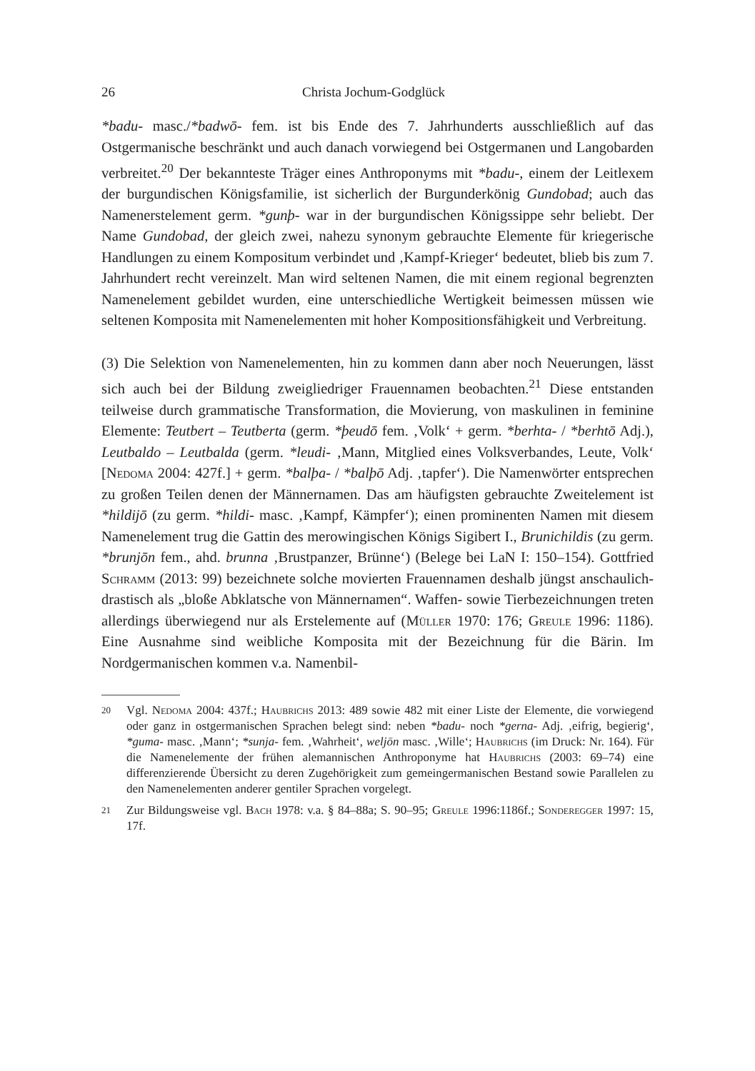26 Christa Jochum-Godglück
*badu- masc./*badwō- fem. ist bis Ende des 7. Jahrhunderts ausschließlich auf das Ostgermanische beschränkt und auch danach vorwiegend bei Ostgermanen und Langobarden verbreitet.<sup>20</sup> Der bekannteste Träger eines Anthroponyms mit *badu-, einem der Leitlexem der burgundischen Königsfamilie, ist sicherlich der Burgunderkönig Gundobad; auch das Namenerstelement germ. *gunþ- war in der burgundischen Königssippe sehr beliebt. Der Name Gundobad, der gleich zwei, nahezu synonym gebrauchte Elemente für kriegerische Handlungen zu einem Kompositum verbindet und ‚Kampf-Krieger‘ bedeutet, blieb bis zum 7. Jahrhundert recht vereinzelt. Man wird seltenen Namen, die mit einem regional begrenzten Namenelement gebildet wurden, eine unterschiedliche Wertigkeit beimessen müssen wie seltenen Komposita mit Namenelementen mit hoher Kompositionsfähigkeit und Verbreitung.
(3) Die Selektion von Namenelementen, hin zu kommen dann aber noch Neuerungen, lässt sich auch bei der Bildung zweigliedriger Frauennamen beobachten.<sup>21</sup> Diese entstanden teilweise durch grammatische Transformation, die Movierung, von maskulinen in feminine Elemente: Teutbert – Teutberta (germ. *þeudō fem. ‚Volk‘ + germ. *berhta- / *berhtō Adj.), Leutbaldo – Leutbalda (germ. *leudi- ‚Mann, Mitglied eines Volksverbandes, Leute, Volk‘ [Nedoma 2004: 427f.] + germ. *balþa- / *balþō Adj. ‚tapfer‘). Die Namenwörter entsprechen zu großen Teilen denen der Männernamen. Das am häufigsten gebrauchte Zweitelement ist *hildijō (zu germ. *hildi- masc. ‚Kampf, Kämpfer‘); einen prominenten Namen mit diesem Namenelement trug die Gattin des merowingischen Königs Sigibert I., Brunichildis (zu germ. *brunjōn fem., ahd. brunna ‚Brustpanzer, Brünne‘) (Belege bei LaN I: 150–154). Gottfried Schramm (2013: 99) bezeichnete solche movierten Frauennamen deshalb jüngst anschaulich-drastisch als „bloße Abklatsche von Männernamen“. Waffen- sowie Tierbezeichnungen treten allerdings überwiegend nur als Erstelemente auf (Müller 1970: 176; Greule 1996: 1186). Eine Ausnahme sind weibliche Komposita mit der Bezeichnung für die Bärin. Im Nordgermanischen kommen v.a. Namenbil-
20 Vgl. Nedoma 2004: 437f.; Haubrichs 2013: 489 sowie 482 mit einer Liste der Elemente, die vorwiegend oder ganz in ostgermanischen Sprachen belegt sind: neben *badu- noch *gerna- Adj. ‚eifrig, begierig‘, *guma- masc. ‚Mann‘; *sunja- fem. ‚Wahrheit‘, weljōn masc. ‚Wille‘; Haubrichs (im Druck: Nr. 164). Für die Namenelemente der frühen alemannischen Anthroponyme hat Haubrichs (2003: 69–74) eine differenzierende Übersicht zu deren Zugehörigkeit zum gemeingermanischen Bestand sowie Parallelen zu den Namenelementen anderer gentiler Sprachen vorgelegt.
21 Zur Bildungsweise vgl. Bach 1978: v.a. § 84–88a; S. 90–95; Greule 1996:1186f.; Sonderegger 1997: 15, 17f.